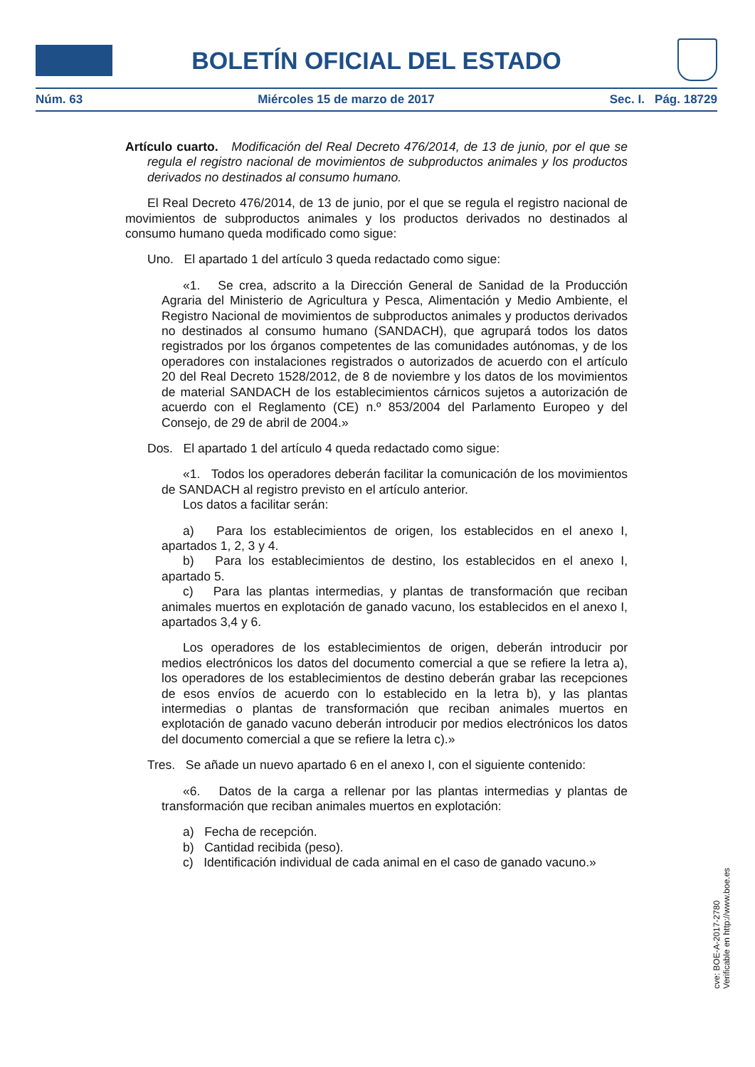BOLETÍN OFICIAL DEL ESTADO
Núm. 63 Miércoles 15 de marzo de 2017 Sec. I. Pág. 18729
Artículo cuarto. Modificación del Real Decreto 476/2014, de 13 de junio, por el que se regula el registro nacional de movimientos de subproductos animales y los productos derivados no destinados al consumo humano.
El Real Decreto 476/2014, de 13 de junio, por el que se regula el registro nacional de movimientos de subproductos animales y los productos derivados no destinados al consumo humano queda modificado como sigue:
Uno. El apartado 1 del artículo 3 queda redactado como sigue:
«1. Se crea, adscrito a la Dirección General de Sanidad de la Producción Agraria del Ministerio de Agricultura y Pesca, Alimentación y Medio Ambiente, el Registro Nacional de movimientos de subproductos animales y productos derivados no destinados al consumo humano (SANDACH), que agrupará todos los datos registrados por los órganos competentes de las comunidades autónomas, y de los operadores con instalaciones registrados o autorizados de acuerdo con el artículo 20 del Real Decreto 1528/2012, de 8 de noviembre y los datos de los movimientos de material SANDACH de los establecimientos cárnicos sujetos a autorización de acuerdo con el Reglamento (CE) n.º 853/2004 del Parlamento Europeo y del Consejo, de 29 de abril de 2004.»
Dos. El apartado 1 del artículo 4 queda redactado como sigue:
«1. Todos los operadores deberán facilitar la comunicación de los movimientos de SANDACH al registro previsto en el artículo anterior.
Los datos a facilitar serán:
a) Para los establecimientos de origen, los establecidos en el anexo I, apartados 1, 2, 3 y 4.
b) Para los establecimientos de destino, los establecidos en el anexo I, apartado 5.
c) Para las plantas intermedias, y plantas de transformación que reciban animales muertos en explotación de ganado vacuno, los establecidos en el anexo I, apartados 3,4 y 6.
Los operadores de los establecimientos de origen, deberán introducir por medios electrónicos los datos del documento comercial a que se refiere la letra a), los operadores de los establecimientos de destino deberán grabar las recepciones de esos envíos de acuerdo con lo establecido en la letra b), y las plantas intermedias o plantas de transformación que reciban animales muertos en explotación de ganado vacuno deberán introducir por medios electrónicos los datos del documento comercial a que se refiere la letra c).»
Tres. Se añade un nuevo apartado 6 en el anexo I, con el siguiente contenido:
«6. Datos de la carga a rellenar por las plantas intermedias y plantas de transformación que reciban animales muertos en explotación:
a) Fecha de recepción.
b) Cantidad recibida (peso).
c) Identificación individual de cada animal en el caso de ganado vacuno.»
cve: BOE-A-2017-2780
Verificable en http://www.boe.es